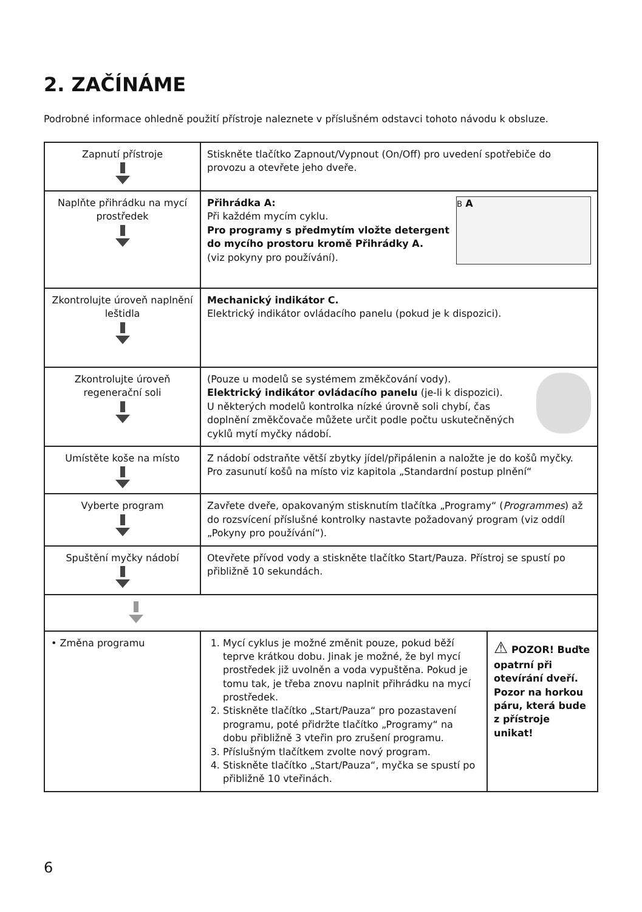2. ZAČÍNÁME
Podrobné informace ohledně použití přístroje naleznete v příslušném odstavci tohoto návodu k obsluze.
| Zapnutí přístroje | Stiskněte tlačítko Zapnout/Vypnout (On/Off) pro uvedení spotřebiče do provozu a otevřete jeho dveře. | |
| Naplňte přihrádku na mycí prostředek | B A Přihrádka A: Při každém mycím cyklu. Pro programy s předmytím vložte detergent do mycího prostoru kromě Přihrádky A. (viz pokyny pro používání). | |
| Zkontrolujte úroveň naplnění leštidla | Mechanický indikátor C. Elektrický indikátor ovládacího panelu (pokud je k dispozici). | |
| Zkontrolujte úroveň regenerační soli | (Pouze u modelů se systémem změkčování vody). Elektrický indikátor ovládacího panelu (je-li k dispozici). U některých modelů kontrolka nízké úrovně soli chybí, čas doplnění změkčovače můžete určit podle počtu uskutečněných cyklů mytí myčky nádobí. | |
| Umístěte koše na místo | Z nádobí odstraňte větší zbytky jídel/připálenin a naložte je do košů myčky. Pro zasunutí košů na místo viz kapitola „Standardní postup plnění“ | |
| Vyberte program | Zavřete dveře, opakovaným stisknutím tlačítka „Programy“ ( Programmes ) až do rozsvícení příslušné kontrolky nastavte požadovaný program (viz oddíl „Pokyny pro používání“). | |
| Spuštění myčky nádobí | Otevřete přívod vody a stiskněte tlačítko Start/Pauza. Přístroj se spustí po přibližně 10 sekundách. | |
| • Změna programu | 1. Mycí cyklus je možné změnit pouze, pokud běží teprve krátkou dobu. Jinak je možné, že byl mycí prostředek již uvolněn a voda vypuštěna. Pokud je tomu tak, je třeba znovu naplnit přihrádku na mycí prostředek. 2. Stiskněte tlačítko „Start/Pauza“ pro pozastavení programu, poté přidržte tlačítko „Programy“ na dobu přibližně 3 vteřin pro zrušení programu. 3. Příslušným tlačítkem zvolte nový program. 4. Stiskněte tlačítko „Start/Pauza“, myčka se spustí po přibližně 10 vteřinách. | ⚠ POZOR! Buďte opatrní při otevírání dveří. Pozor na horkou páru, která bude z přístroje unikat! |
6